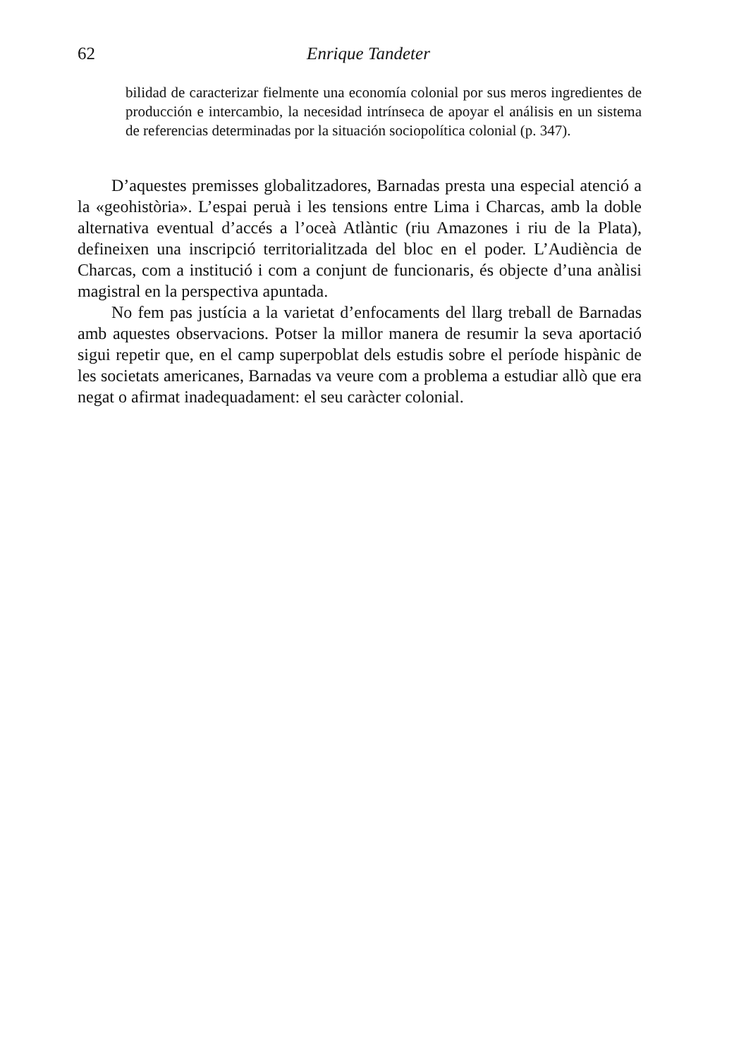62
Enrique Tandeter
bilidad de caracterizar fielmente una economía colonial por sus meros ingredientes de producción e intercambio, la necesidad intrínseca de apoyar el análisis en un sistema de referencias determinadas por la situación sociopolítica colonial (p. 347).
D’aquestes premisses globalitzadores, Barnadas presta una especial atenció a la «geohistòria». L’espai peruà i les tensions entre Lima i Charcas, amb la doble alternativa eventual d’accés a l’oceà Atlàntic (riu Amazones i riu de la Plata), defineixen una inscripció territorialitzada del bloc en el poder. L’Audiència de Charcas, com a institució i com a conjunt de funcionaris, és objecte d’una anàlisi magistral en la perspectiva apuntada.
No fem pas justícia a la varietat d’enfocaments del llarg treball de Barnadas amb aquestes observacions. Potser la millor manera de resumir la seva aportació sigui repetir que, en el camp superpoblat dels estudis sobre el període hispànic de les societats americanes, Barnadas va veure com a problema a estudiar allò que era negat o afirmat inadequadament: el seu caràcter colonial.